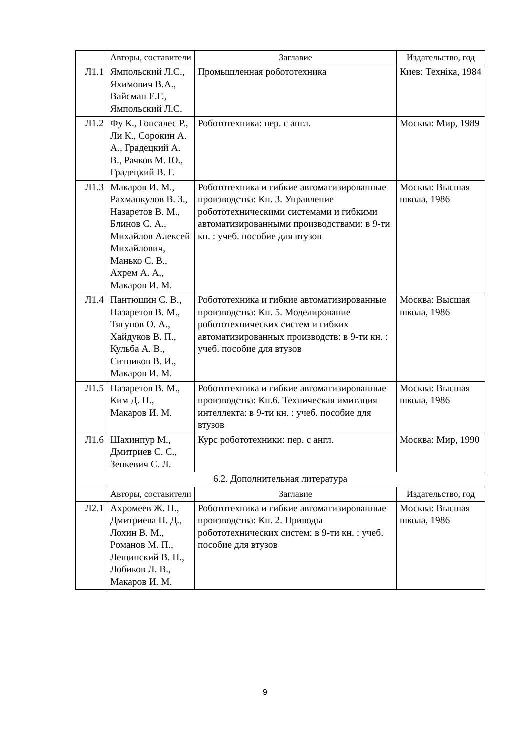| | Авторы, составители | Заглавие | Издательство, год |
| --- | --- | --- | --- |
| Л1.1 | Ямпольский Л.С., Яхимович В.А., Вайсман Е.Г., Ямпольский Л.С. | Промышленная робототехника | Киев: Техніка, 1984 |
| Л1.2 | Фу К., Гонсалес Р., Ли К., Сорокин А. А., Градецкий А. В., Рачков М. Ю., Градецкий В. Г. | Робототехника: пер. с англ. | Москва: Мир, 1989 |
| Л1.3 | Макаров И. М., Рахманкулов В. З., Назаретов В. М., Блинов С. А., Михайлов Алексей Михайлович, Манько С. В., Ахрем А. А., Макаров И. М. | Робототехника и гибкие автоматизированные производства: Кн. 3. Управление робототехническими системами и гибкими автоматизированными производствами: в 9-ти кн. : учеб. пособие для втузов | Москва: Высшая школа, 1986 |
| Л1.4 | Пантюшин С. В., Назаретов В. М., Тягунов О. А., Хайдуков В. П., Кульба А. В., Ситников В. И., Макаров И. М. | Робототехника и гибкие автоматизированные производства: Кн. 5. Моделирование робототехнических систем и гибких автоматизированных производств: в 9-ти кн. : учеб. пособие для втузов | Москва: Высшая школа, 1986 |
| Л1.5 | Назаретов В. М., Ким Д. П., Макаров И. М. | Робототехника и гибкие автоматизированные производства: Кн.6. Техническая имитация интеллекта: в 9-ти кн. : учеб. пособие для втузов | Москва: Высшая школа, 1986 |
| Л1.6 | Шахинпур М., Дмитриев С. С., Зенкевич С. Л. | Курс робототехники: пер. с англ. | Москва: Мир, 1990 |
| 6.2. Дополнительная литература | | | |
| | Авторы, составители | Заглавие | Издательство, год |
| Л2.1 | Ахромеев Ж. П., Дмитриева Н. Д., Лохин В. М., Романов М. П., Лещинский В. П., Лобиков Л. В., Макаров И. М. | Робототехника и гибкие автоматизированные производства: Кн. 2. Приводы робототехнических систем: в 9-ти кн. : учеб. пособие для втузов | Москва: Высшая школа, 1986 |
9